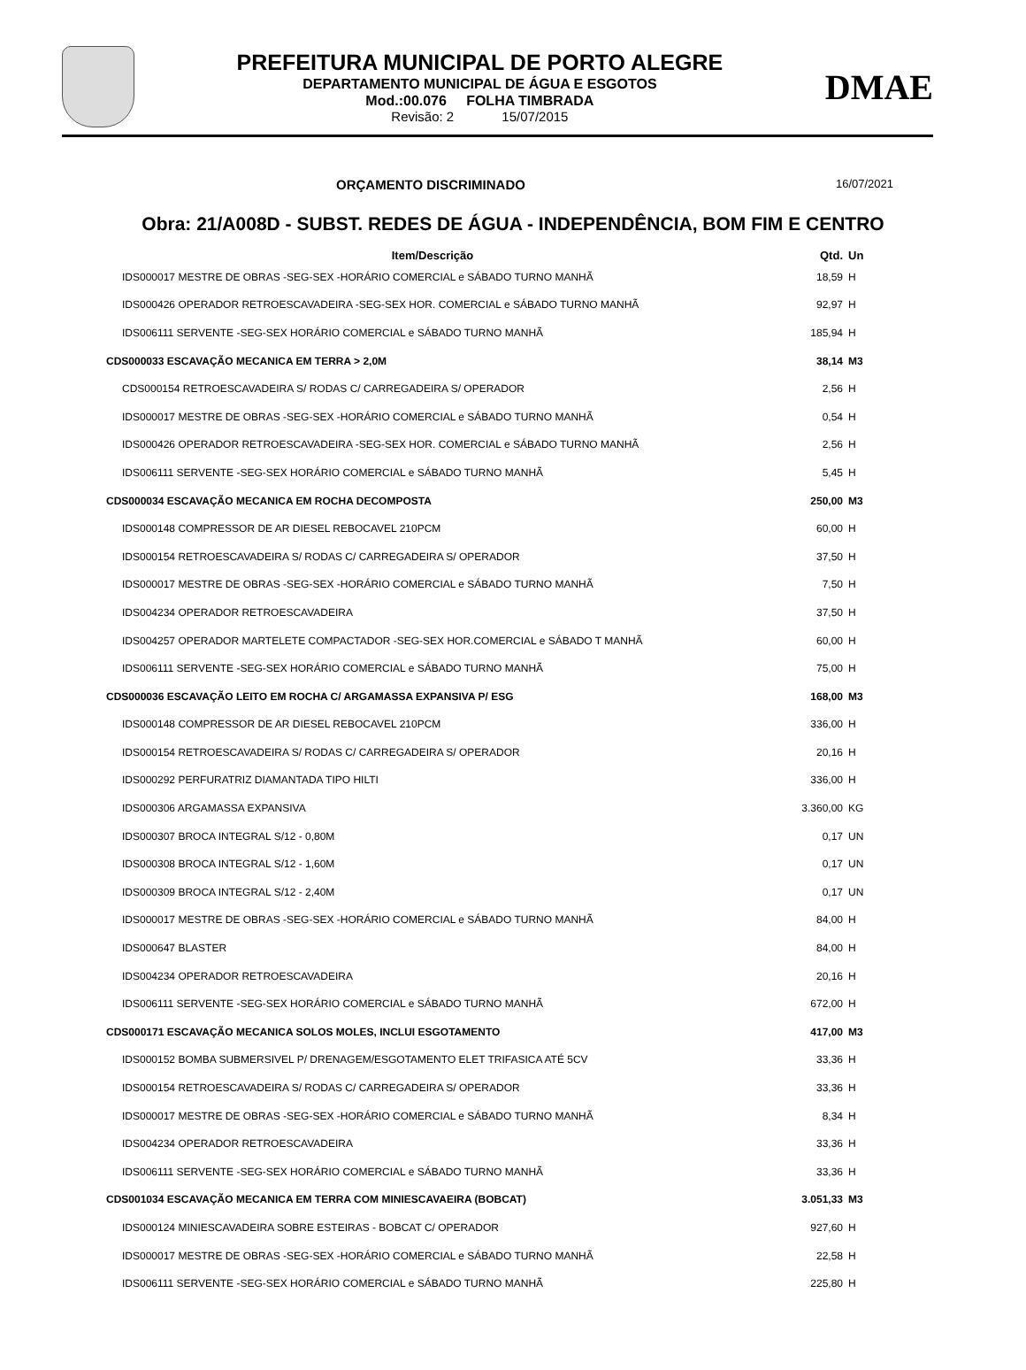PREFEITURA MUNICIPAL DE PORTO ALEGRE
DEPARTAMENTO MUNICIPAL DE ÁGUA E ESGOTOS
Mod.:00.076 FOLHA TIMBRADA
Revisão: 2 15/07/2015
DMAE
ORÇAMENTO DISCRIMINADO 16/07/2021
Obra: 21/A008D - SUBST. REDES DE ÁGUA - INDEPENDÊNCIA, BOM FIM E CENTRO
| Item/Descrição | Qtd. | Un |
| --- | --- | --- |
| IDS000017 MESTRE DE OBRAS -SEG-SEX -HORÁRIO COMERCIAL e SÁBADO TURNO MANHÃ | 18,59 | H |
| IDS000426 OPERADOR RETROESCAVADEIRA -SEG-SEX HOR. COMERCIAL e SÁBADO TURNO MANHÃ | 92,97 | H |
| IDS006111 SERVENTE -SEG-SEX HORÁRIO COMERCIAL e SÁBADO TURNO MANHÃ | 185,94 | H |
| CDS000033 ESCAVAÇÃO MECANICA EM TERRA > 2,0M | 38,14 | M3 |
| CDS000154 RETROESCAVADEIRA S/ RODAS C/ CARREGADEIRA S/ OPERADOR | 2,56 | H |
| IDS000017 MESTRE DE OBRAS -SEG-SEX -HORÁRIO COMERCIAL e SÁBADO TURNO MANHÃ | 0,54 | H |
| IDS000426 OPERADOR RETROESCAVADEIRA -SEG-SEX HOR. COMERCIAL e SÁBADO TURNO MANHÃ | 2,56 | H |
| IDS006111 SERVENTE -SEG-SEX HORÁRIO COMERCIAL e SÁBADO TURNO MANHÃ | 5,45 | H |
| CDS000034 ESCAVAÇÃO MECANICA EM ROCHA DECOMPOSTA | 250,00 | M3 |
| IDS000148 COMPRESSOR DE AR DIESEL REBOCAVEL 210PCM | 60,00 | H |
| IDS000154 RETROESCAVADEIRA S/ RODAS C/ CARREGADEIRA S/ OPERADOR | 37,50 | H |
| IDS000017 MESTRE DE OBRAS -SEG-SEX -HORÁRIO COMERCIAL e SÁBADO TURNO MANHÃ | 7,50 | H |
| IDS004234 OPERADOR RETROESCAVADEIRA | 37,50 | H |
| IDS004257 OPERADOR MARTELETE COMPACTADOR -SEG-SEX HOR.COMERCIAL e SÁBADO T MANHÃ | 60,00 | H |
| IDS006111 SERVENTE -SEG-SEX HORÁRIO COMERCIAL e SÁBADO TURNO MANHÃ | 75,00 | H |
| CDS000036 ESCAVAÇÃO LEITO EM ROCHA C/ ARGAMASSA EXPANSIVA P/ ESG | 168,00 | M3 |
| IDS000148 COMPRESSOR DE AR DIESEL REBOCAVEL 210PCM | 336,00 | H |
| IDS000154 RETROESCAVADEIRA S/ RODAS C/ CARREGADEIRA S/ OPERADOR | 20,16 | H |
| IDS000292 PERFURATRIZ DIAMANTADA TIPO HILTI | 336,00 | H |
| IDS000306 ARGAMASSA EXPANSIVA | 3.360,00 | KG |
| IDS000307 BROCA INTEGRAL S/12 - 0,80M | 0,17 | UN |
| IDS000308 BROCA INTEGRAL S/12 - 1,60M | 0,17 | UN |
| IDS000309 BROCA INTEGRAL S/12 - 2,40M | 0,17 | UN |
| IDS000017 MESTRE DE OBRAS -SEG-SEX -HORÁRIO COMERCIAL e SÁBADO TURNO MANHÃ | 84,00 | H |
| IDS000647 BLASTER | 84,00 | H |
| IDS004234 OPERADOR RETROESCAVADEIRA | 20,16 | H |
| IDS006111 SERVENTE -SEG-SEX HORÁRIO COMERCIAL e SÁBADO TURNO MANHÃ | 672,00 | H |
| CDS000171 ESCAVAÇÃO MECANICA SOLOS MOLES, INCLUI ESGOTAMENTO | 417,00 | M3 |
| IDS000152 BOMBA SUBMERSIVEL P/ DRENAGEM/ESGOTAMENTO ELET TRIFASICA ATÉ 5CV | 33,36 | H |
| IDS000154 RETROESCAVADEIRA S/ RODAS C/ CARREGADEIRA S/ OPERADOR | 33,36 | H |
| IDS000017 MESTRE DE OBRAS -SEG-SEX -HORÁRIO COMERCIAL e SÁBADO TURNO MANHÃ | 8,34 | H |
| IDS004234 OPERADOR RETROESCAVADEIRA | 33,36 | H |
| IDS006111 SERVENTE -SEG-SEX HORÁRIO COMERCIAL e SÁBADO TURNO MANHÃ | 33,36 | H |
| CDS001034 ESCAVAÇÃO MECANICA EM TERRA COM MINIESCAVAEIRA (BOBCAT) | 3.051,33 | M3 |
| IDS000124 MINIESCAVADEIRA SOBRE ESTEIRAS - BOBCAT C/ OPERADOR | 927,60 | H |
| IDS000017 MESTRE DE OBRAS -SEG-SEX -HORÁRIO COMERCIAL e SÁBADO TURNO MANHÃ | 22,58 | H |
| IDS006111 SERVENTE -SEG-SEX HORÁRIO COMERCIAL e SÁBADO TURNO MANHÃ | 225,80 | H |